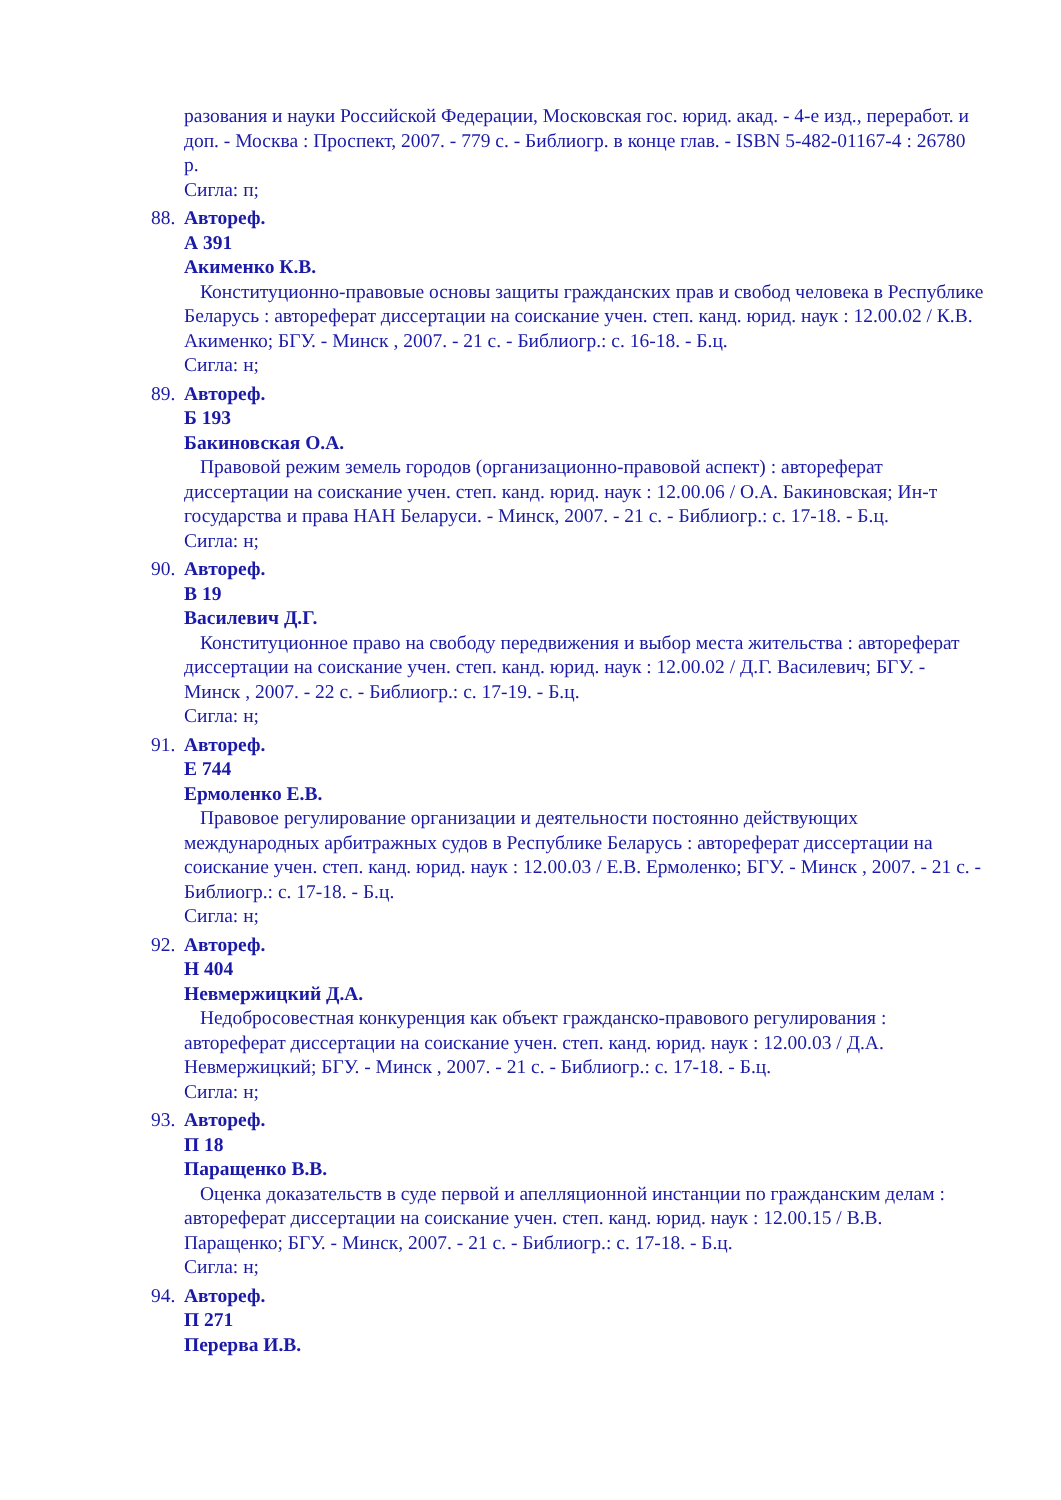разования и науки Российской Федерации, Московская гос. юрид. акад. - 4-е изд., переработ. и доп. - Москва : Проспект, 2007. - 779 с. - Библиогр. в конце глав. - ISBN 5-482-01167-4 : 26780 р.
Сигла: п;
88.
Автореф.
А 391
Акименко К.В.
Конституционно-правовые основы защиты гражданских прав и свобод человека в Республике Беларусь : автореферат диссертации на соискание учен. степ. канд. юрид. наук : 12.00.02 / К.В. Акименко; БГУ. - Минск , 2007. - 21 с. - Библиогр.: с. 16-18. - Б.ц.
Сигла: н;
89.
Автореф.
Б 193
Бакиновская О.А.
Правовой режим земель городов (организационно-правовой аспект) : автореферат диссертации на соискание учен. степ. канд. юрид. наук : 12.00.06 / О.А. Бакиновская; Ин-т государства и права НАН Беларуси. - Минск, 2007. - 21 с. - Библиогр.: с. 17-18. - Б.ц.
Сигла: н;
90.
Автореф.
В 19
Василевич Д.Г.
Конституционное право на свободу передвижения и выбор места жительства : автореферат диссертации на соискание учен. степ. канд. юрид. наук : 12.00.02 / Д.Г. Василевич; БГУ. - Минск , 2007. - 22 с. - Библиогр.: с. 17-19. - Б.ц.
Сигла: н;
91.
Автореф.
Е 744
Ермоленко Е.В.
Правовое регулирование организации и деятельности постоянно действующих международных арбитражных судов в Республике Беларусь : автореферат диссертации на соискание учен. степ. канд. юрид. наук : 12.00.03 / Е.В. Ермоленко; БГУ. - Минск , 2007. - 21 с. - Библиогр.: с. 17-18. - Б.ц.
Сигла: н;
92.
Автореф.
Н 404
Невмержицкий Д.А.
Недобросовестная конкуренция как объект гражданско-правового регулирования : автореферат диссертации на соискание учен. степ. канд. юрид. наук : 12.00.03 / Д.А. Невмержицкий; БГУ. - Минск , 2007. - 21 с. - Библиогр.: с. 17-18. - Б.ц.
Сигла: н;
93.
Автореф.
П 18
Паращенко В.В.
Оценка доказательств в суде первой и апелляционной инстанции по гражданским делам : автореферат диссертации на соискание учен. степ. канд. юрид. наук : 12.00.15 / В.В. Паращенко; БГУ. - Минск, 2007. - 21 с. - Библиогр.: с. 17-18. - Б.ц.
Сигла: н;
94.
Автореф.
П 271
Перерва И.В.